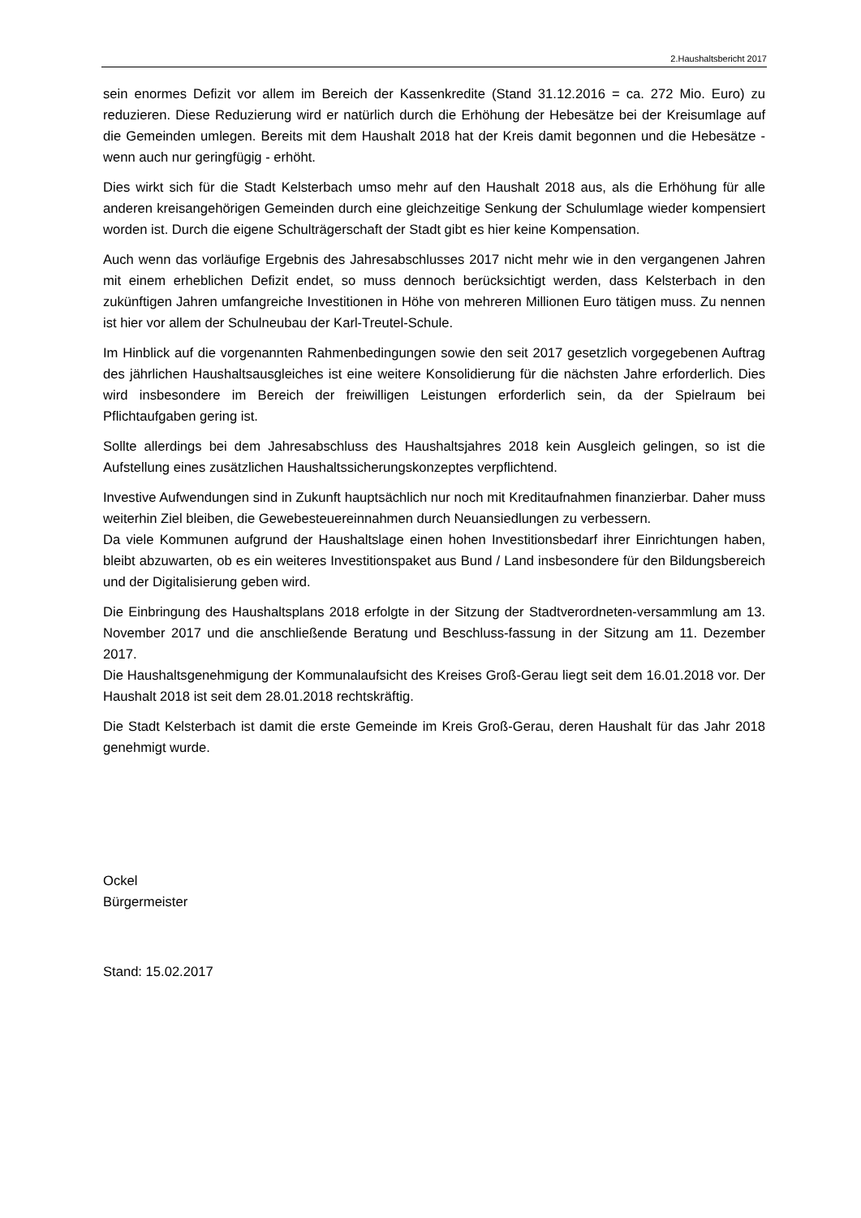2.Haushaltsbericht 2017
sein enormes Defizit vor allem im Bereich der Kassenkredite (Stand 31.12.2016 = ca. 272 Mio. Euro) zu reduzieren. Diese Reduzierung wird er natürlich durch die Erhöhung der Hebesätze bei der Kreisumlage auf die Gemeinden umlegen. Bereits mit dem Haushalt 2018 hat der Kreis damit begonnen und die Hebesätze - wenn auch nur geringfügig - erhöht.
Dies wirkt sich für die Stadt Kelsterbach umso mehr auf den Haushalt 2018 aus, als die Erhöhung für alle anderen kreisangehörigen Gemeinden durch eine gleichzeitige Senkung der Schulumlage wieder kompensiert worden ist. Durch die eigene Schulträgerschaft der Stadt gibt es hier keine Kompensation.
Auch wenn das vorläufige Ergebnis des Jahresabschlusses 2017 nicht mehr wie in den vergangenen Jahren mit einem erheblichen Defizit endet, so muss dennoch berücksichtigt werden, dass Kelsterbach in den zukünftigen Jahren umfangreiche Investitionen in Höhe von mehreren Millionen Euro tätigen muss. Zu nennen ist hier vor allem der Schulneubau der Karl-Treutel-Schule.
Im Hinblick auf die vorgenannten Rahmenbedingungen sowie den seit 2017 gesetzlich vorgegebenen Auftrag des jährlichen Haushaltsausgleiches ist eine weitere Konsolidierung für die nächsten Jahre erforderlich. Dies wird insbesondere im Bereich der freiwilligen Leistungen erforderlich sein, da der Spielraum bei Pflichtaufgaben gering ist.
Sollte allerdings bei dem Jahresabschluss des Haushaltsjahres 2018 kein Ausgleich gelingen, so ist die Aufstellung eines zusätzlichen Haushaltssicherungskonzeptes verpflichtend.
Investive Aufwendungen sind in Zukunft hauptsächlich nur noch mit Kreditaufnahmen finanzierbar. Daher muss weiterhin Ziel bleiben, die Gewebesteuereinnahmen durch Neuansiedlungen zu verbessern.
Da viele Kommunen aufgrund der Haushaltslage einen hohen Investitionsbedarf ihrer Einrichtungen haben, bleibt abzuwarten, ob es ein weiteres Investitionspaket aus Bund / Land insbesondere für den Bildungsbereich und der Digitalisierung geben wird.
Die Einbringung des Haushaltsplans 2018 erfolgte in der Sitzung der Stadtverordneten-versammlung am 13. November 2017 und die anschließende Beratung und Beschluss-fassung in der Sitzung am 11. Dezember 2017.
Die Haushaltsgenehmigung der Kommunalaufsicht des Kreises Groß-Gerau liegt seit dem 16.01.2018 vor. Der Haushalt 2018 ist seit dem 28.01.2018 rechtskräftig.
Die Stadt Kelsterbach ist damit die erste Gemeinde im Kreis Groß-Gerau, deren Haushalt für das Jahr 2018 genehmigt wurde.
Ockel
Bürgermeister
Stand: 15.02.2017